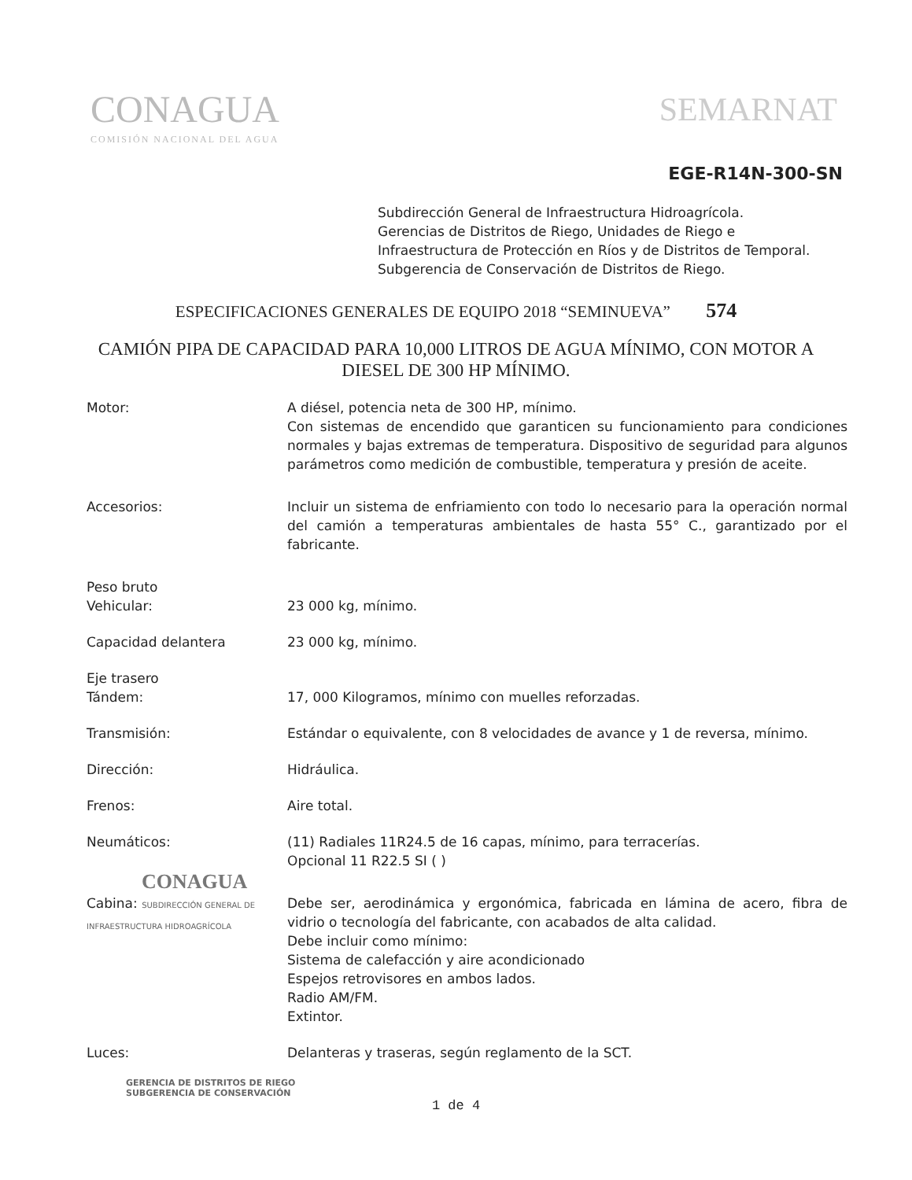CONAGUA
COMISIÓN NACIONAL DEL AGUA
SEMARNAT
EGE-R14N-300-SN
Subdirección General de Infraestructura Hidroagrícola.
Gerencias de Distritos de Riego, Unidades de Riego e
Infraestructura de Protección en Ríos y de Distritos de Temporal.
Subgerencia de Conservación de Distritos de Riego.
ESPECIFICACIONES GENERALES DE EQUIPO 2018 “SEMINUEVA” 574
CAMIÓN PIPA DE CAPACIDAD PARA 10,000 LITROS DE AGUA MÍNIMO, CON MOTOR A DIESEL DE 300 HP MÍNIMO.
Motor: A diésel, potencia neta de 300 HP, mínimo.
Con sistemas de encendido que garanticen su funcionamiento para condiciones normales y bajas extremas de temperatura. Dispositivo de seguridad para algunos parámetros como medición de combustible, temperatura y presión de aceite.
Accesorios: Incluir un sistema de enfriamiento con todo lo necesario para la operación normal del camión a temperaturas ambientales de hasta 55° C., garantizado por el fabricante.
Peso bruto
Vehicular:
23 000 kg, mínimo.
Capacidad delantera 23 000 kg, mínimo.
Eje trasero
Tándem:
17, 000 Kilogramos, mínimo con muelles reforzadas.
Transmisión: Estándar o equivalente, con 8 velocidades de avance y 1 de reversa, mínimo.
Dirección: Hidráulica.
Frenos: Aire total.
Neumáticos: (11) Radiales 11R24.5 de 16 capas, mínimo, para terracerías.
Opcional 11 R22.5 SI ( )
CONAGUA
Cabina: SUBDIRECCIÓN GENERAL DE INFRAESTRUCTURA HIDROAGRÍCOLA
Debe ser, aerodinámica y ergonómica, fabricada en lámina de acero, fibra de vidrio o tecnología del fabricante, con acabados de alta calidad.
Debe incluir como mínimo:
Sistema de calefacción y aire acondicionado
Espejos retrovisores en ambos lados.
Radio AM/FM.
Extintor.
Luces: Delanteras y traseras, según reglamento de la SCT.
GERENCIA DE DISTRITOS DE RIEGO
SUBGERENCIA DE CONSERVACIÓN
1 de 4